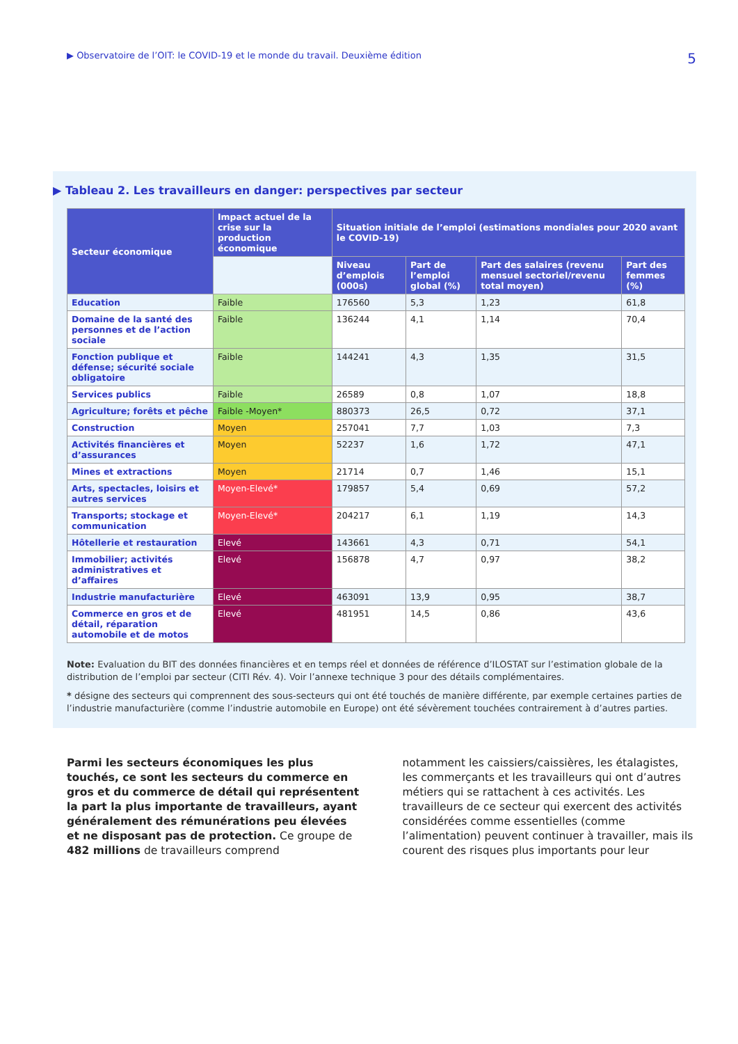▶ Observatoire de l’OIT: le COVID-19 et le monde du travail. Deuxième édition 5
▶ Tableau 2. Les travailleurs en danger: perspectives par secteur
| Secteur économique | Impact actuel de la crise sur la production économique | Situation initiale de l’emploi (estimations mondiales pour 2020 avant le COVID-19) | | | |
| --- | --- | --- | --- | --- | --- |
| | | Niveau d’emplois (000s) | Part de l’emploi global (%) | Part des salaires (revenu mensuel sectoriel/revenu total moyen) | Part des femmes (%) |
| Education | Faible | 176560 | 5,3 | 1,23 | 61,8 |
| Domaine de la santé des personnes et de l’action sociale | Faible | 136244 | 4,1 | 1,14 | 70,4 |
| Fonction publique et défense; sécurité sociale obligatoire | Faible | 144241 | 4,3 | 1,35 | 31,5 |
| Services publics | Faible | 26589 | 0,8 | 1,07 | 18,8 |
| Agriculture; forêts et pêche | Faible -Moyen* | 880373 | 26,5 | 0,72 | 37,1 |
| Construction | Moyen | 257041 | 7,7 | 1,03 | 7,3 |
| Activités financières et d’assurances | Moyen | 52237 | 1,6 | 1,72 | 47,1 |
| Mines et extractions | Moyen | 21714 | 0,7 | 1,46 | 15,1 |
| Arts, spectacles, loisirs et autres services | Moyen-Elevé* | 179857 | 5,4 | 0,69 | 57,2 |
| Transports; stockage et communication | Moyen-Elevé* | 204217 | 6,1 | 1,19 | 14,3 |
| Hôtellerie et restauration | Elevé | 143661 | 4,3 | 0,71 | 54,1 |
| Immobilier; activités administratives et d’affaires | Elevé | 156878 | 4,7 | 0,97 | 38,2 |
| Industrie manufacturière | Elevé | 463091 | 13,9 | 0,95 | 38,7 |
| Commerce en gros et de détail, réparation automobile et de motos | Elevé | 481951 | 14,5 | 0,86 | 43,6 |
Note: Evaluation du BIT des données financières et en temps réel et données de référence d’ILOSTAT sur l’estimation globale de la distribution de l’emploi par secteur (CITI Rév. 4). Voir l’annexe technique 3 pour des détails complémentaires.
* désigne des secteurs qui comprennent des sous-secteurs qui ont été touchés de manière différente, par exemple certaines parties de l’industrie manufacturière (comme l’industrie automobile en Europe) ont été sévèrement touchées contrairement à d’autres parties.
Parmi les secteurs économiques les plus touchés, ce sont les secteurs du commerce en gros et du commerce de détail qui représentent la part la plus importante de travailleurs, ayant généralement des rémunérations peu élevées et ne disposant pas de protection. Ce groupe de 482 millions de travailleurs comprend
notamment les caissiers/caissières, les étalagistes, les commerçants et les travailleurs qui ont d’autres métiers qui se rattachent à ces activités. Les travailleurs de ce secteur qui exercent des activités considérées comme essentielles (comme l’alimentation) peuvent continuer à travailler, mais ils courent des risques plus importants pour leur